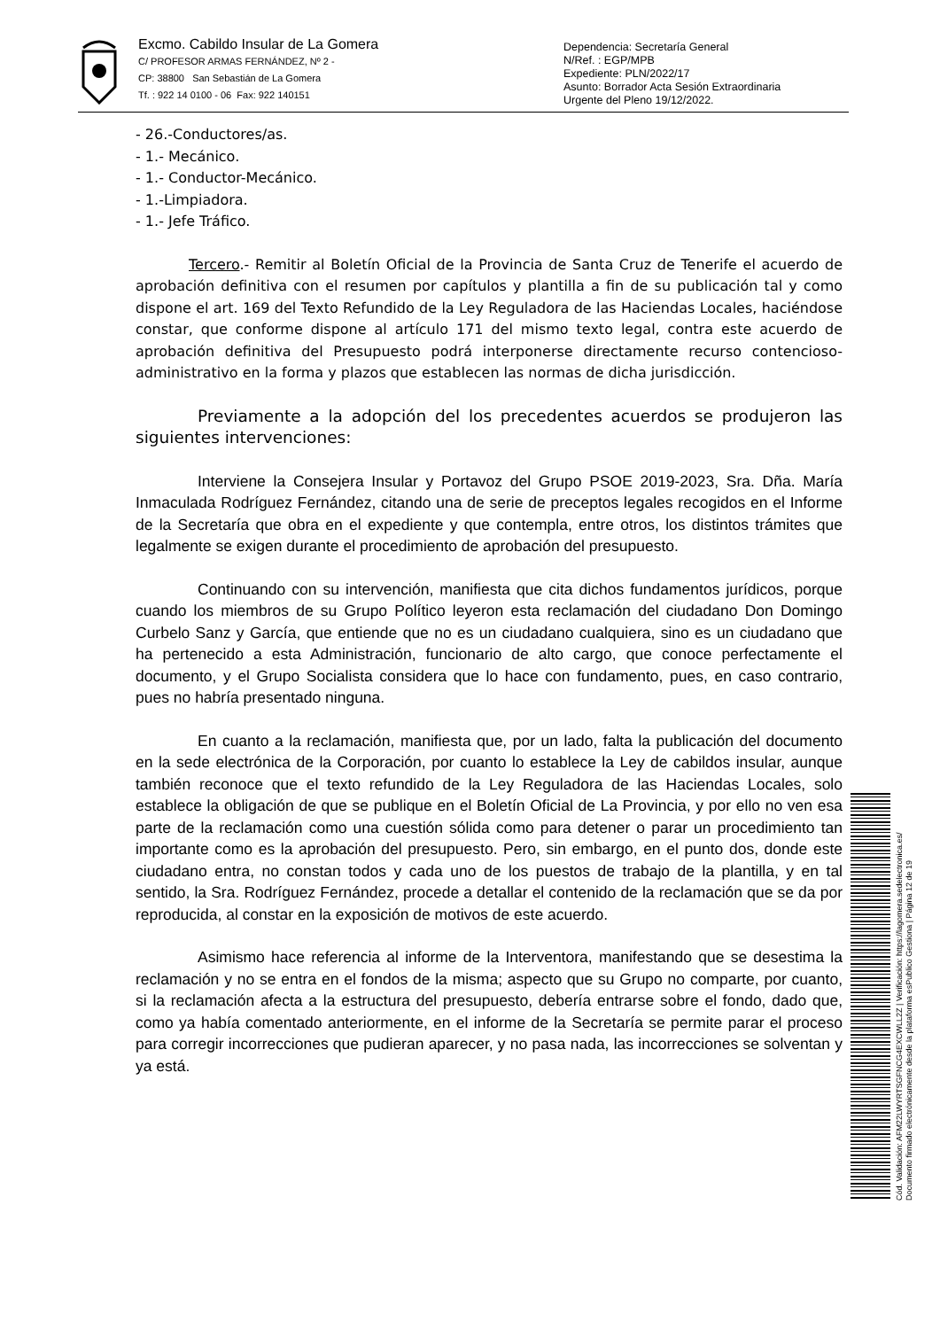Excmo. Cabildo Insular de La Gomera
C/ PROFESOR ARMAS FERNÁNDEZ, Nº 2 -
CP: 38800 San Sebastián de La Gomera
Tf. : 922 14 0100 - 06 Fax: 922 140151
Dependencia: Secretaría General
N/Ref. : EGP/MPB
Expediente: PLN/2022/17
Asunto: Borrador Acta Sesión Extraordinaria
Urgente del Pleno 19/12/2022.
- 26.-Conductores/as.
- 1.- Mecánico.
- 1.- Conductor-Mecánico.
- 1.-Limpiadora.
- 1.- Jefe Tráfico.
Tercero.- Remitir al Boletín Oficial de la Provincia de Santa Cruz de Tenerife el acuerdo de aprobación definitiva con el resumen por capítulos y plantilla a fin de su publicación tal y como dispone el art. 169 del Texto Refundido de la Ley Reguladora de las Haciendas Locales, haciéndose constar, que conforme dispone al artículo 171 del mismo texto legal, contra este acuerdo de aprobación definitiva del Presupuesto podrá interponerse directamente recurso contencioso-administrativo en la forma y plazos que establecen las normas de dicha jurisdicción.
Previamente a la adopción del los precedentes acuerdos se produjeron las siguientes intervenciones:
Interviene la Consejera Insular y Portavoz del Grupo PSOE 2019-2023, Sra. Dña. María Inmaculada Rodríguez Fernández, citando una de serie de preceptos legales recogidos en el Informe de la Secretaría que obra en el expediente y que contempla, entre otros, los distintos trámites que legalmente se exigen durante el procedimiento de aprobación del presupuesto.
Continuando con su intervención, manifiesta que cita dichos fundamentos jurídicos, porque cuando los miembros de su Grupo Político leyeron esta reclamación del ciudadano Don Domingo Curbelo Sanz y García, que entiende que no es un ciudadano cualquiera, sino es un ciudadano que ha pertenecido a esta Administración, funcionario de alto cargo, que conoce perfectamente el documento, y el Grupo Socialista considera que lo hace con fundamento, pues, en caso contrario, pues no habría presentado ninguna.
En cuanto a la reclamación, manifiesta que, por un lado, falta la publicación del documento en la sede electrónica de la Corporación, por cuanto lo establece la Ley de cabildos insular, aunque también reconoce que el texto refundido de la Ley Reguladora de las Haciendas Locales, solo establece la obligación de que se publique en el Boletín Oficial de La Provincia, y por ello no ven esa parte de la reclamación como una cuestión sólida como para detener o parar un procedimiento tan importante como es la aprobación del presupuesto. Pero, sin embargo, en el punto dos, donde este ciudadano entra, no constan todos y cada uno de los puestos de trabajo de la plantilla, y en tal sentido, la Sra. Rodríguez Fernández, procede a detallar el contenido de la reclamación que se da por reproducida, al constar en la exposición de motivos de este acuerdo.
Asimismo hace referencia al informe de la Interventora, manifestando que se desestima la reclamación y no se entra en el fondos de la misma; aspecto que su Grupo no comparte, por cuanto, si la reclamación afecta a la estructura del presupuesto, debería entrarse sobre el fondo, dado que, como ya había comentado anteriormente, en el informe de la Secretaría se permite parar el proceso para corregir incorrecciones que pudieran aparecer, y no pasa nada, las incorrecciones se solventan y ya está.
Cód. Validación: AFM22LWYRTSGFNCG4EXCWLL2Z | Verificación: https://lagomera.sedelectronica.es/
Documento firmado electrónicamente desde la plataforma esPublico Gestiona | Página 12 de 19